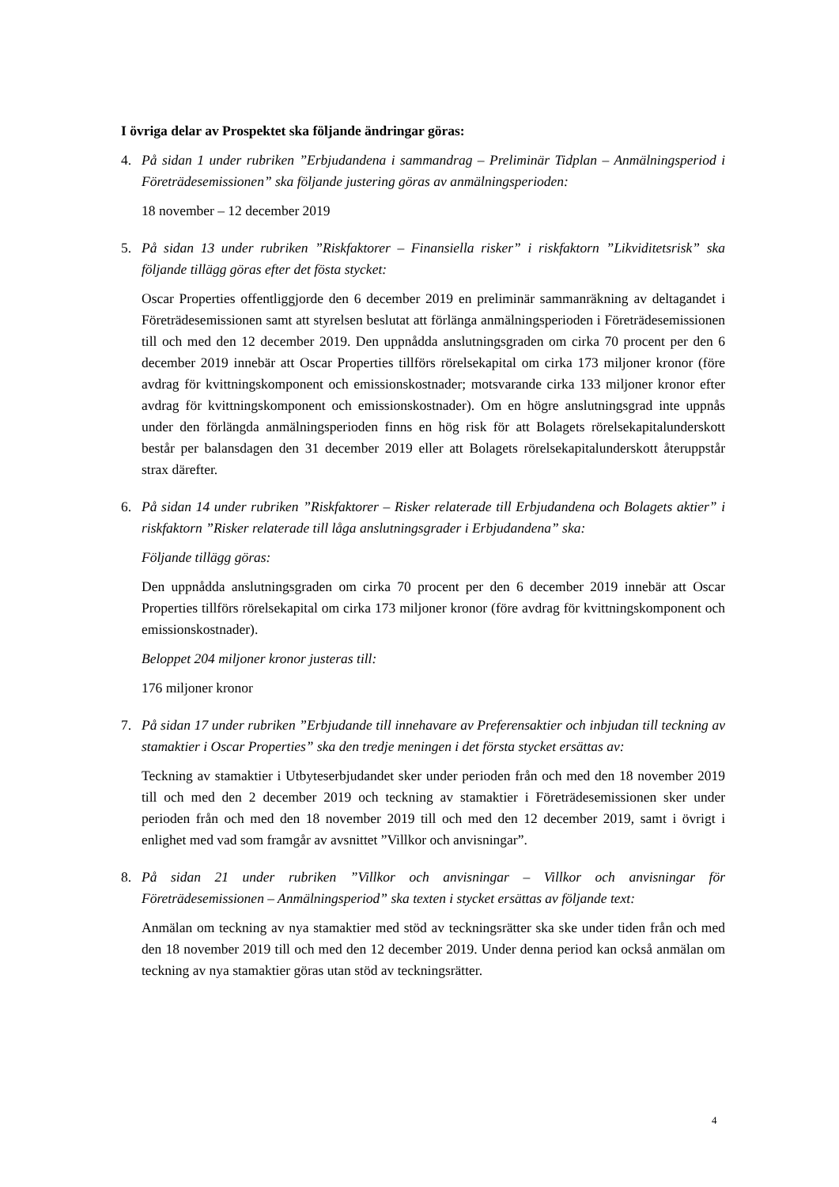I övriga delar av Prospektet ska följande ändringar göras:
4. På sidan 1 under rubriken ”Erbjudandena i sammandrag – Preliminär Tidplan – Anmälningsperiod i Företrädesemissionen” ska följande justering göras av anmälningsperioden:
18 november – 12 december 2019
5. På sidan 13 under rubriken ”Riskfaktorer – Finansiella risker” i riskfaktorn ”Likviditetsrisk” ska följande tillägg göras efter det fösta stycket:
Oscar Properties offentliggjorde den 6 december 2019 en preliminär sammanräkning av deltagandet i Företrädesemissionen samt att styrelsen beslutat att förlänga anmälningsperioden i Företrädesemissionen till och med den 12 december 2019. Den uppnådda anslutningsgraden om cirka 70 procent per den 6 december 2019 innebär att Oscar Properties tillförs rörelsekapital om cirka 173 miljoner kronor (före avdrag för kvittningskomponent och emissionskostnader; motsvarande cirka 133 miljoner kronor efter avdrag för kvittningskomponent och emissionskostnader). Om en högre anslutningsgrad inte uppnås under den förlängda anmälningsperioden finns en hög risk för att Bolagets rörelsekapitalunderskott består per balansdagen den 31 december 2019 eller att Bolagets rörelsekapitalunderskott återuppstår strax därefter.
6. På sidan 14 under rubriken ”Riskfaktorer – Risker relaterade till Erbjudandena och Bolagets aktier” i riskfaktorn ”Risker relaterade till låga anslutningsgrader i Erbjudandena” ska:
Följande tillägg göras:
Den uppnådda anslutningsgraden om cirka 70 procent per den 6 december 2019 innebär att Oscar Properties tillförs rörelsekapital om cirka 173 miljoner kronor (före avdrag för kvittningskomponent och emissionskostnader).
Beloppet 204 miljoner kronor justeras till:
176 miljoner kronor
7. På sidan 17 under rubriken ”Erbjudande till innehavare av Preferensaktier och inbjudan till teckning av stamaktier i Oscar Properties” ska den tredje meningen i det första stycket ersättas av:
Teckning av stamaktier i Utbyteserbjudandet sker under perioden från och med den 18 november 2019 till och med den 2 december 2019 och teckning av stamaktier i Företrädesemissionen sker under perioden från och med den 18 november 2019 till och med den 12 december 2019, samt i övrigt i enlighet med vad som framgår av avsnittet ”Villkor och anvisningar”.
8. På sidan 21 under rubriken ”Villkor och anvisningar – Villkor och anvisningar för Företrädesemissionen – Anmälningsperiod” ska texten i stycket ersättas av följande text:
Anmälan om teckning av nya stamaktier med stöd av teckningsrätter ska ske under tiden från och med den 18 november 2019 till och med den 12 december 2019. Under denna period kan också anmälan om teckning av nya stamaktier göras utan stöd av teckningsrätter.
4